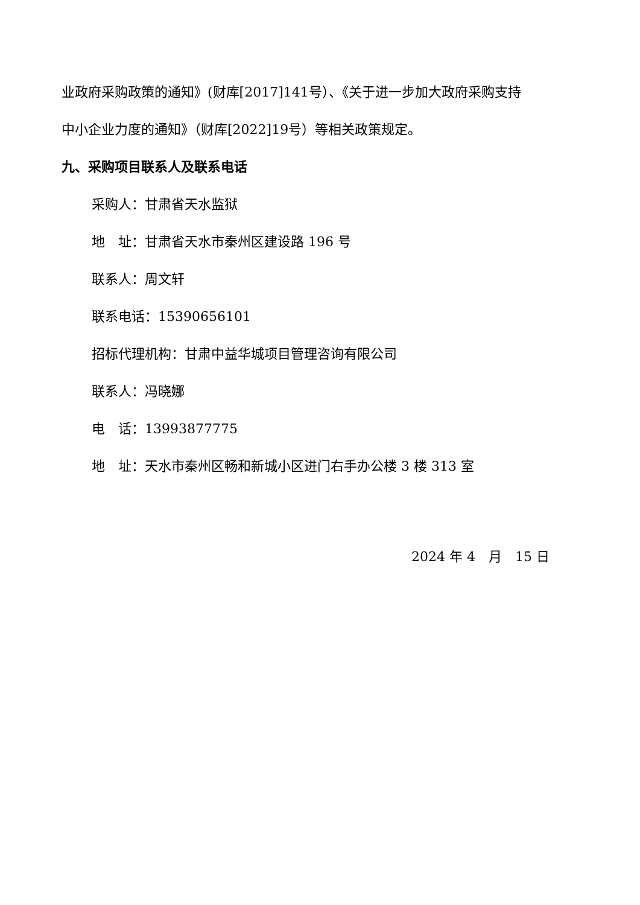业政府采购政策的通知》(财库[2017]141号）、《关于进一步加大政府采购支持
中小企业力度的通知》（财库[2022]19号）等相关政策规定。
九、采购项目联系人及联系电话
采购人：甘肃省天水监狱
地　址：甘肃省天水市秦州区建设路 196 号
联系人：周文轩
联系电话：15390656101
招标代理机构：甘肃中益华城项目管理咨询有限公司
联系人：冯晓娜
电　话：13993877775
地　址：天水市秦州区畅和新城小区进门右手办公楼 3 楼 313 室
2024 年 4　月　15 日